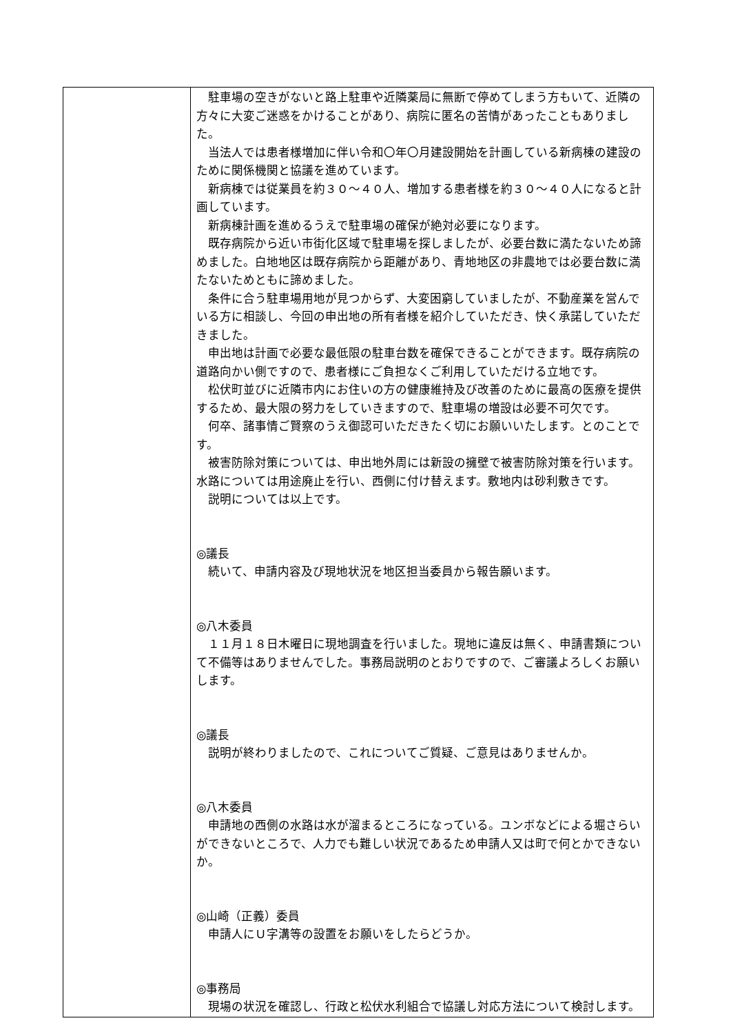| | 駐車場の空きがないと路上駐車や近隣薬局に無断で停めてしまう方もいて、近隣の方々に大変ご迷惑をかけることがあり、病院に匿名の苦情があったこともありました。 当法人では患者様増加に伴い令和〇年〇月建設開始を計画している新病棟の建設のために関係機関と協議を進めています。 新病棟では従業員を約３０～４０人、増加する患者様を約３０～４０人になると計画しています。 新病棟計画を進めるうえで駐車場の確保が絶対必要になります。 既存病院から近い市街化区域で駐車場を探しましたが、必要台数に満たないため諦めました。白地地区は既存病院から距離があり、青地地区の非農地では必要台数に満たないためともに諦めました。 条件に合う駐車場用地が見つからず、大変困窮していましたが、不動産業を営んでいる方に相談し、今回の申出地の所有者様を紹介していただき、快く承諾していただきました。 申出地は計画で必要な最低限の駐車台数を確保できることができます。既存病院の道路向かい側ですので、患者様にご負担なくご利用していただける立地です。 松伏町並びに近隣市内にお住いの方の健康維持及び改善のために最高の医療を提供するため、最大限の努力をしていきますので、駐車場の増設は必要不可欠です。 何卒、諸事情ご賢察のうえ御認可いただきたく切にお願いいたします。とのことです。 被害防除対策については、申出地外周には新設の擁壁で被害防除対策を行います。水路については用途廃止を行い、西側に付け替えます。敷地内は砂利敷きです。 説明については以上です。 ◎議長 続いて、申請内容及び現地状況を地区担当委員から報告願います。 ◎八木委員 １１月１８日木曜日に現地調査を行いました。現地に違反は無く、申請書類について不備等はありませんでした。事務局説明のとおりですので、ご審議よろしくお願いします。 ◎議長 説明が終わりましたので、これについてご質疑、ご意見はありませんか。 ◎八木委員 申請地の西側の水路は水が溜まるところになっている。ユンボなどによる堀さらいができないところで、人力でも難しい状況であるため申請人又は町で何とかできないか。 ◎山崎（正義）委員 申請人にＵ字溝等の設置をお願いをしたらどうか。 ◎事務局 現場の状況を確認し、行政と松伏水利組合で協議し対応方法について検討します。 |